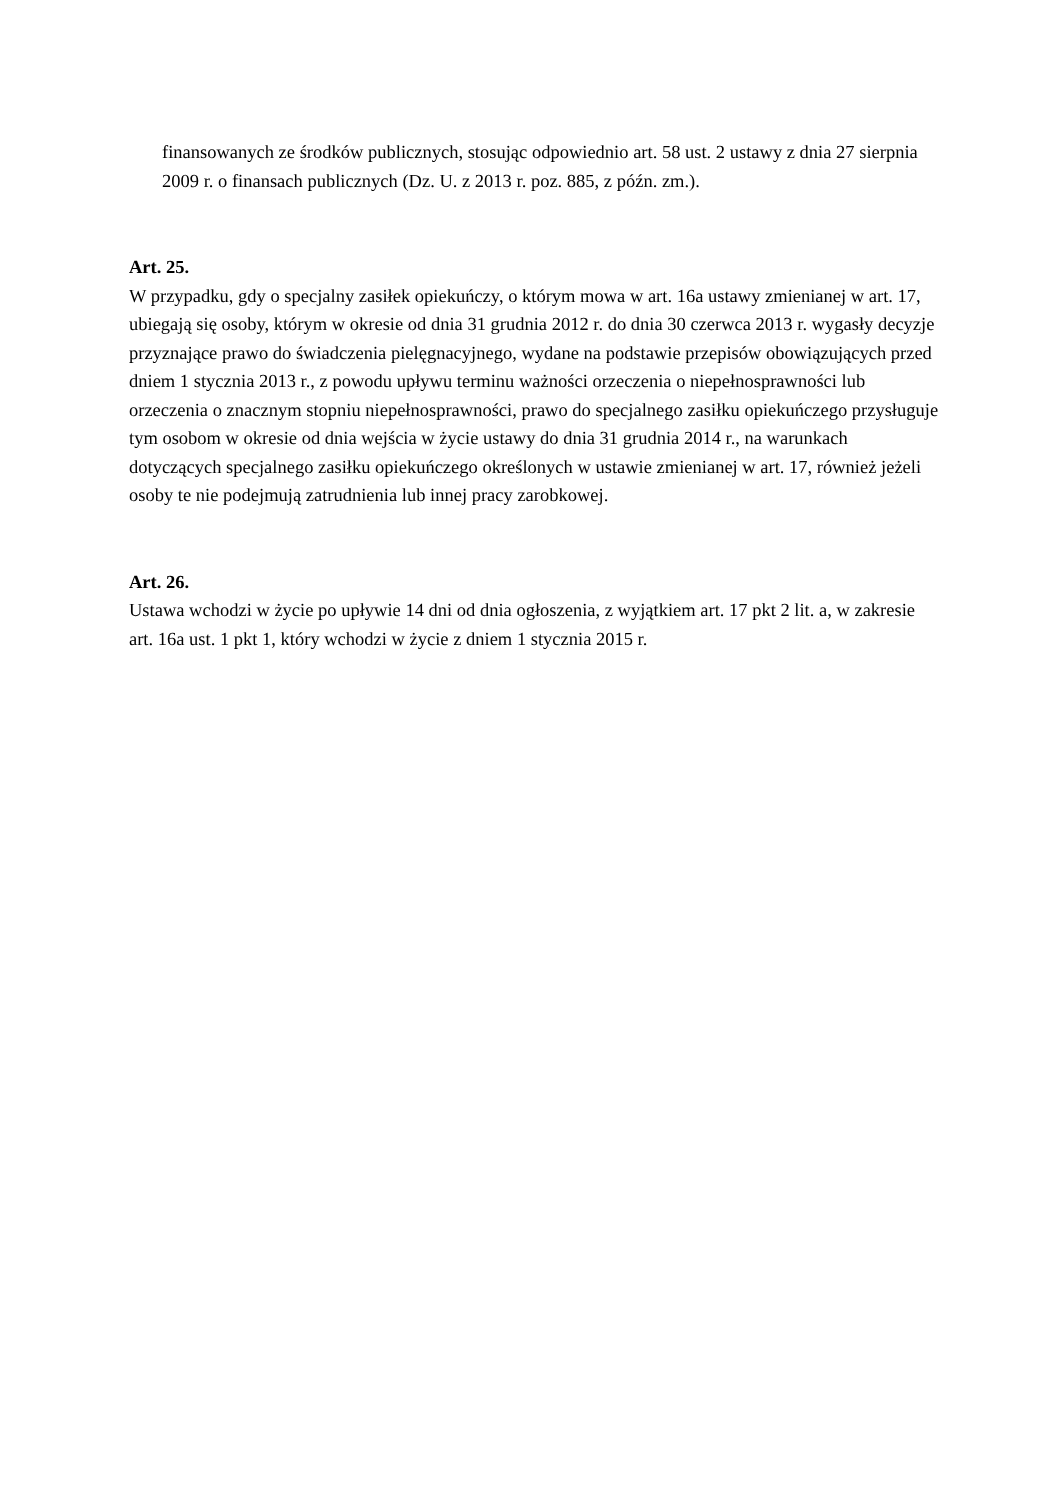finansowanych ze środków publicznych, stosując odpowiednio art. 58 ust. 2 ustawy z dnia 27 sierpnia 2009 r. o finansach publicznych (Dz. U. z 2013 r. poz. 885, z późn. zm.).
Art. 25.
W przypadku, gdy o specjalny zasiłek opiekuńczy, o którym mowa w art. 16a ustawy zmienianej w art. 17, ubiegają się osoby, którym w okresie od dnia 31 grudnia 2012 r. do dnia 30 czerwca 2013 r. wygasły decyzje przyznające prawo do świadczenia pielęgnacyjnego, wydane na podstawie przepisów obowiązujących przed dniem 1 stycznia 2013 r., z powodu upływu terminu ważności orzeczenia o niepełnosprawności lub orzeczenia o znacznym stopniu niepełnosprawności, prawo do specjalnego zasiłku opiekuńczego przysługuje tym osobom w okresie od dnia wejścia w życie ustawy do dnia 31 grudnia 2014 r., na warunkach dotyczących specjalnego zasiłku opiekuńczego określonych w ustawie zmienianej w art. 17, również jeżeli osoby te nie podejmują zatrudnienia lub innej pracy zarobkowej.
Art. 26.
Ustawa wchodzi w życie po upływie 14 dni od dnia ogłoszenia, z wyjątkiem art. 17 pkt 2 lit. a, w zakresie art. 16a ust. 1 pkt 1, który wchodzi w życie z dniem 1 stycznia 2015 r.